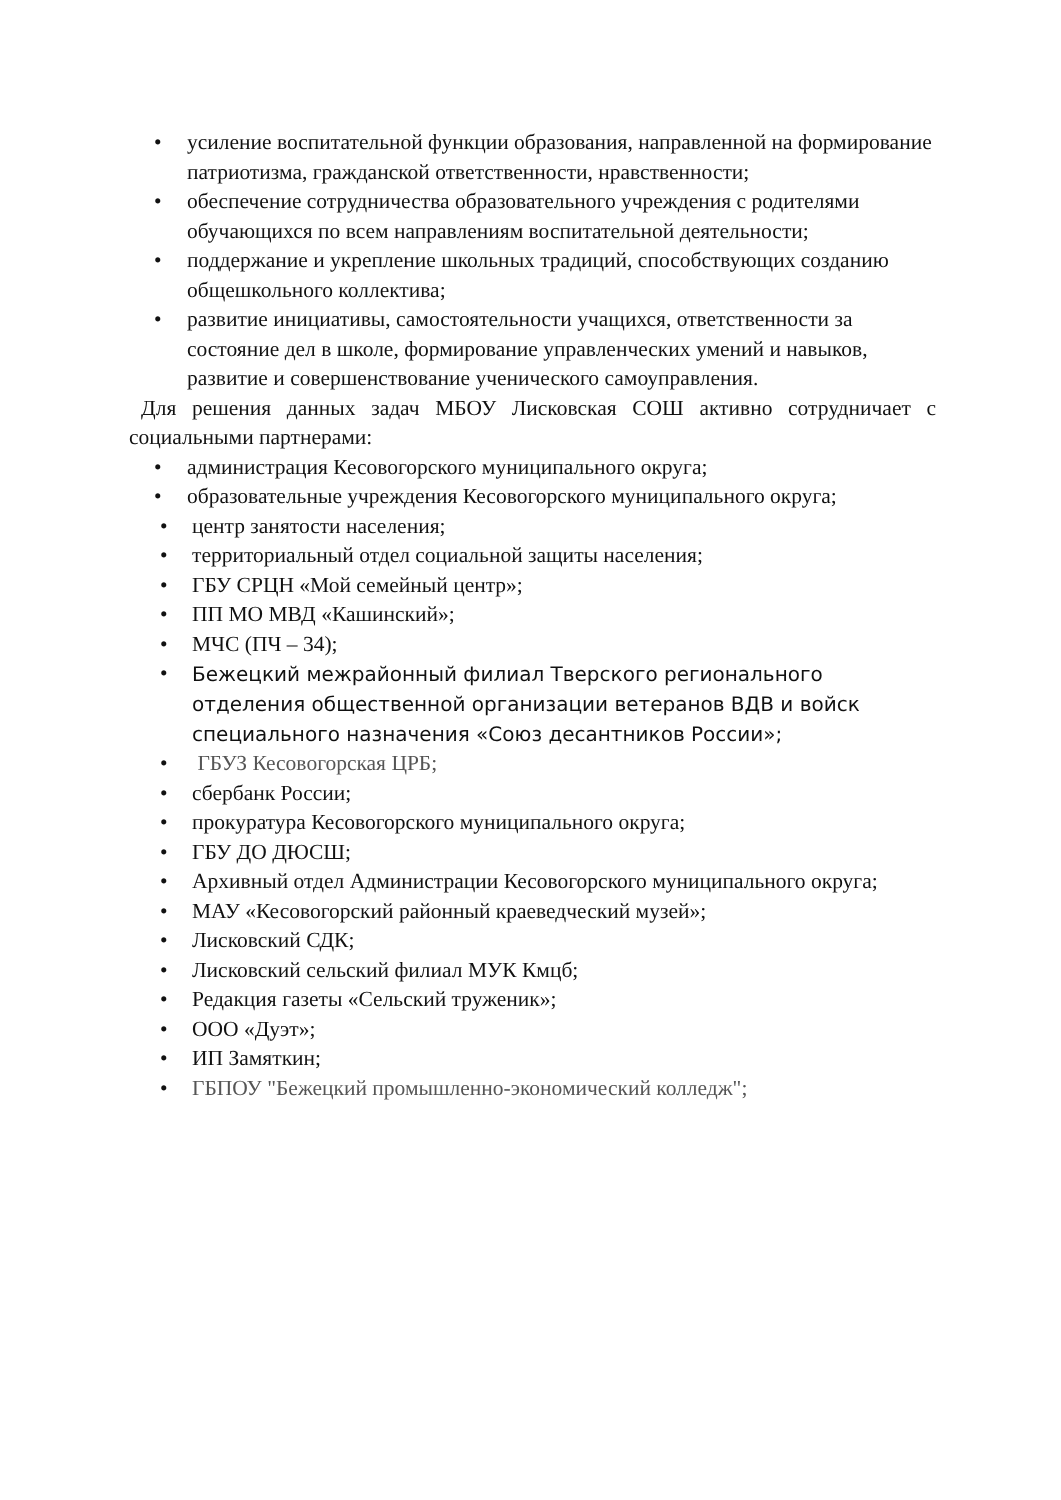• усиление воспитательной функции образования, направленной на формирование патриотизма, гражданской ответственности, нравственности;
• обеспечение сотрудничества образовательного учреждения с родителями обучающихся по всем направлениям воспитательной деятельности;
• поддержание и укрепление школьных традиций, способствующих созданию общешкольного коллектива;
• развитие инициативы, самостоятельности учащихся, ответственности за состояние дел в школе, формирование управленческих умений и навыков, развитие и совершенствование ученического самоуправления.
Для решения данных задач МБОУ Лисковская СОШ активно сотрудничает с социальными партнерами:
• администрация Кесовогорского муниципального округа;
• образовательные учреждения Кесовогорского муниципального округа;
• центр занятости населения;
• территориальный отдел социальной защиты населения;
• ГБУ СРЦН «Мой семейный центр»;
• ПП МО МВД «Кашинский»;
• МЧС (ПЧ – 34);
• Бежецкий межрайонный филиал Тверского регионального отделения общественной организации ветеранов ВДВ и войск специального назначения «Союз десантников России»;
• ГБУЗ Кесовогорская ЦРБ;
• сбербанк России;
• прокуратура Кесовогорского муниципального округа;
• ГБУ ДО ДЮСШ;
• Архивный отдел Администрации Кесовогорского муниципального округа;
• МАУ «Кесовогорский районный краеведческий музей»;
• Лисковский СДК;
• Лисковский сельский филиал МУК Кмцб;
• Редакция газеты «Сельский труженик»;
• ООО «Дуэт»;
• ИП Замяткин;
• ГБПОУ "Бежецкий промышленно-экономический колледж";